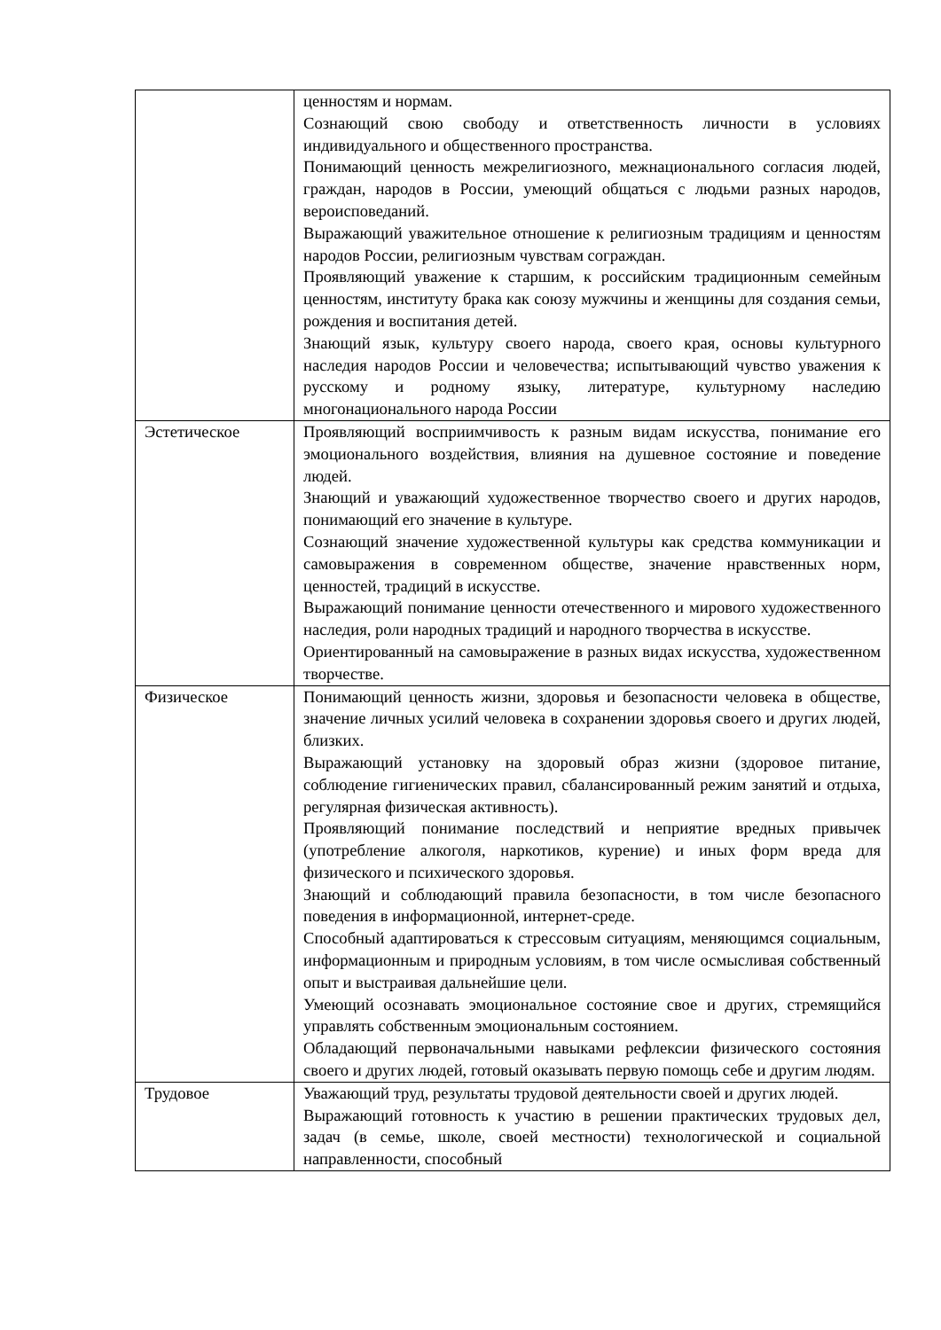| | ценностям и нормам. Сознающий свою свободу и ответственность личности в условиях индивидуального и общественного пространства. Понимающий ценность межрелигиозного, межнационального согласия людей, граждан, народов в России, умеющий общаться с людьми разных народов, вероисповеданий. Выражающий уважительное отношение к религиозным традициям и ценностям народов России, религиозным чувствам сограждан. Проявляющий уважение к старшим, к российским традиционным семейным ценностям, институту брака как союзу мужчины и женщины для создания семьи, рождения и воспитания детей. Знающий язык, культуру своего народа, своего края, основы культурного наследия народов России и человечества; испытывающий чувство уважения к русскому и родному языку, литературе, культурному наследию многонационального народа России |
| Эстетическое | Проявляющий восприимчивость к разным видам искусства, понимание его эмоционального воздействия, влияния на душевное состояние и поведение людей. Знающий и уважающий художественное творчество своего и других народов, понимающий его значение в культуре. Сознающий значение художественной культуры как средства коммуникации и самовыражения в современном обществе, значение нравственных норм, ценностей, традиций в искусстве. Выражающий понимание ценности отечественного и мирового художественного наследия, роли народных традиций и народного творчества в искусстве. Ориентированный на самовыражение в разных видах искусства, художественном творчестве. |
| Физическое | Понимающий ценность жизни, здоровья и безопасности человека в обществе, значение личных усилий человека в сохранении здоровья своего и других людей, близких. Выражающий установку на здоровый образ жизни (здоровое питание, соблюдение гигиенических правил, сбалансированный режим занятий и отдыха, регулярная физическая активность). Проявляющий понимание последствий и неприятие вредных привычек (употребление алкоголя, наркотиков, курение) и иных форм вреда для физического и психического здоровья. Знающий и соблюдающий правила безопасности, в том числе безопасного поведения в информационной, интернет-среде. Способный адаптироваться к стрессовым ситуациям, меняющимся социальным, информационным и природным условиям, в том числе осмысливая собственный опыт и выстраивая дальнейшие цели. Умеющий осознавать эмоциональное состояние свое и других, стремящийся управлять собственным эмоциональным состоянием. Обладающий первоначальными навыками рефлексии физического состояния своего и других людей, готовый оказывать первую помощь себе и другим людям. |
| Трудовое | Уважающий труд, результаты трудовой деятельности своей и других людей. Выражающий готовность к участию в решении практических трудовых дел, задач (в семье, школе, своей местности) технологической и социальной направленности, способный |